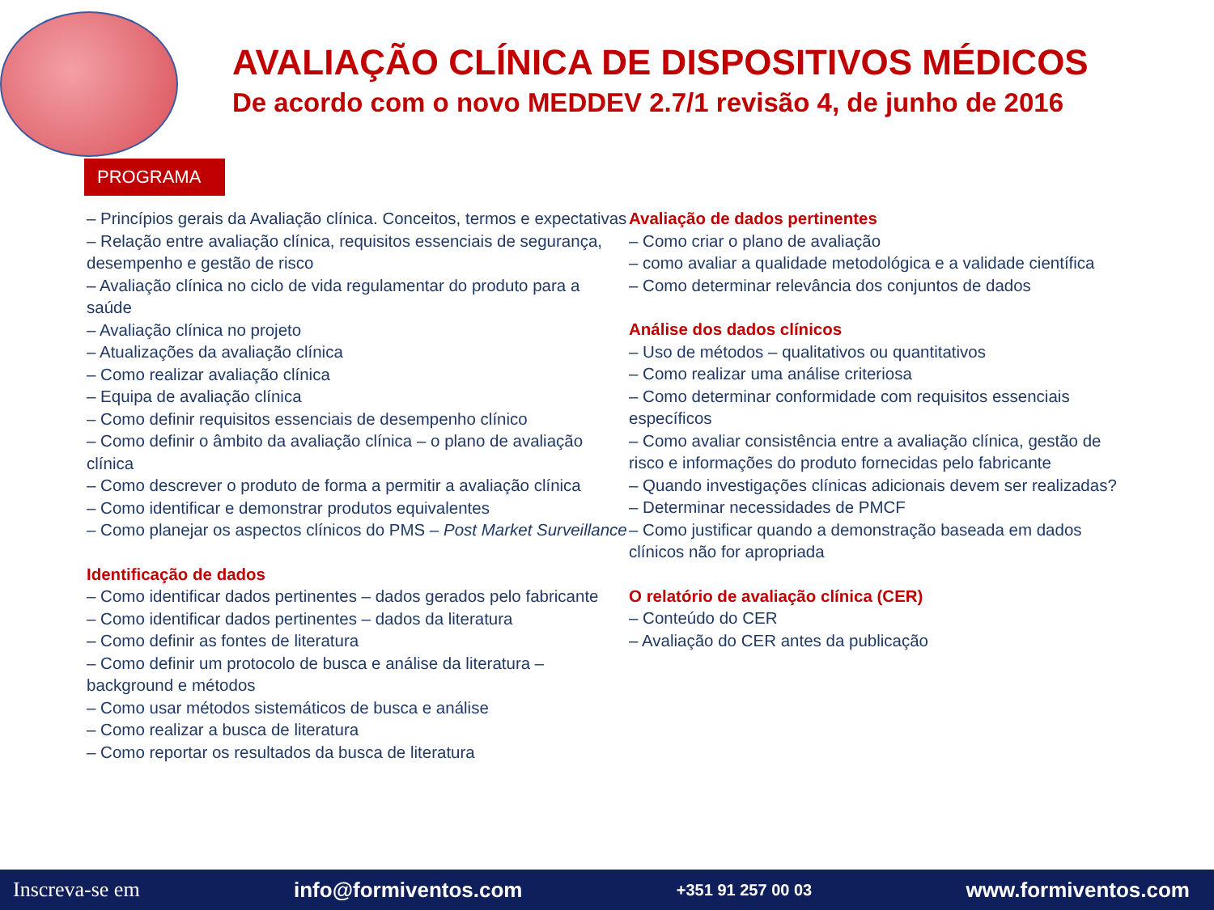AVALIAÇÃO CLÍNICA DE DISPOSITIVOS MÉDICOS
De acordo com o novo MEDDEV 2.7/1 revisão 4, de junho de 2016
PROGRAMA
– Princípios gerais da Avaliação clínica. Conceitos, termos e expectativas
– Relação entre avaliação clínica, requisitos essenciais de segurança, desempenho e gestão de risco
– Avaliação clínica no ciclo de vida regulamentar do produto para a saúde
– Avaliação clínica no projeto
– Atualizações da avaliação clínica
– Como realizar avaliação clínica
– Equipa de avaliação clínica
– Como definir requisitos essenciais de desempenho clínico
– Como definir o âmbito da avaliação clínica – o plano de avaliação clínica
– Como descrever o produto de forma a permitir a avaliação clínica
– Como identificar e demonstrar produtos equivalentes
– Como planejar os aspectos clínicos do PMS – Post Market Surveillance
Identificação de dados
– Como identificar dados pertinentes – dados gerados pelo fabricante
– Como identificar dados pertinentes – dados da literatura
– Como definir as fontes de literatura
– Como definir um protocolo de busca e análise da literatura – background e métodos
– Como usar métodos sistemáticos de busca e análise
– Como realizar a busca de literatura
– Como reportar os resultados da busca de literatura
Avaliação de dados pertinentes
– Como criar o plano de avaliação
– como avaliar a qualidade metodológica e a validade científica
– Como determinar relevância dos conjuntos de dados
Análise dos dados clínicos
– Uso de métodos – qualitativos ou quantitativos
– Como realizar uma análise criteriosa
– Como determinar conformidade com requisitos essenciais específicos
– Como avaliar consistência entre a avaliação clínica, gestão de risco e informações do produto fornecidas pelo fabricante
– Quando investigações clínicas adicionais devem ser realizadas?
– Determinar necessidades de PMCF
– Como justificar quando a demonstração baseada em dados clínicos não for apropriada
O relatório de avaliação clínica (CER)
– Conteúdo do CER
– Avaliação do CER antes da publicação
Inscreva-se em info@formiventos.com +351 91 257 00 03 www.formiventos.com